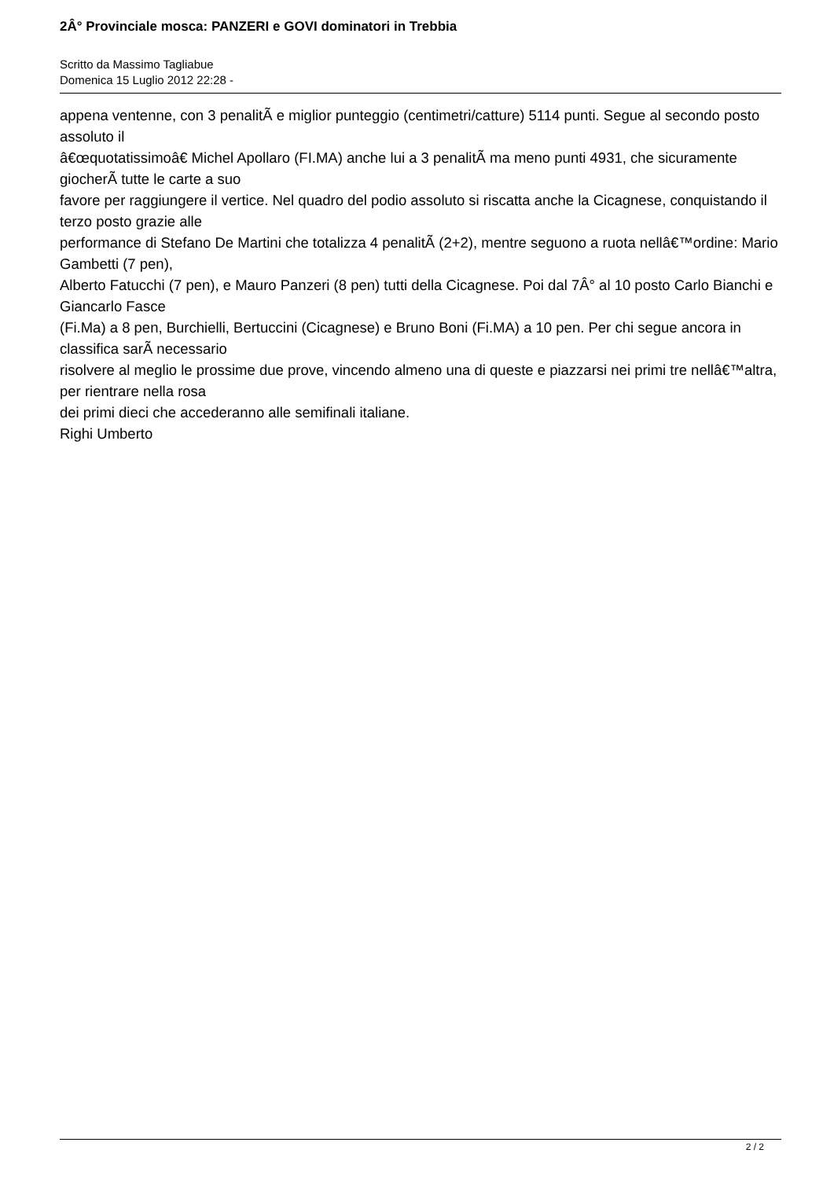2Â° Provinciale mosca: PANZERI e GOVI dominatori in Trebbia
Scritto da Massimo Tagliabue
Domenica 15 Luglio 2012 22:28 -
appena ventenne, con 3 penalitÃ e miglior punteggio (centimetri/catture) 5114 punti. Segue al secondo posto assoluto il
â€œquotatissimoâ€ Michel Apollaro (FI.MA) anche lui a 3 penalitÃ ma meno punti 4931, che sicuramente giocherÃ tutte le carte a suo
favore per raggiungere il vertice. Nel quadro del podio assoluto si riscatta anche la Cicagnese, conquistando il terzo posto grazie alle
performance di Stefano De Martini che totalizza 4 penalitÃ (2+2), mentre seguono a ruota nellâ€™ordine: Mario Gambetti (7 pen),
Alberto Fatucchi (7 pen), e Mauro Panzeri (8 pen) tutti della Cicagnese. Poi dal 7Â° al 10 posto Carlo Bianchi e Giancarlo Fasce
(Fi.Ma) a 8 pen, Burchielli, Bertuccini (Cicagnese) e Bruno Boni (Fi.MA) a 10 pen. Per chi segue ancora in classifica sarÃ necessario
risolvere al meglio le prossime due prove, vincendo almeno una di queste e piazzarsi nei primi tre nellâ€™altra, per rientrare nella rosa
dei primi dieci che accederanno alle semifinali italiane.
Righi Umberto
2 / 2